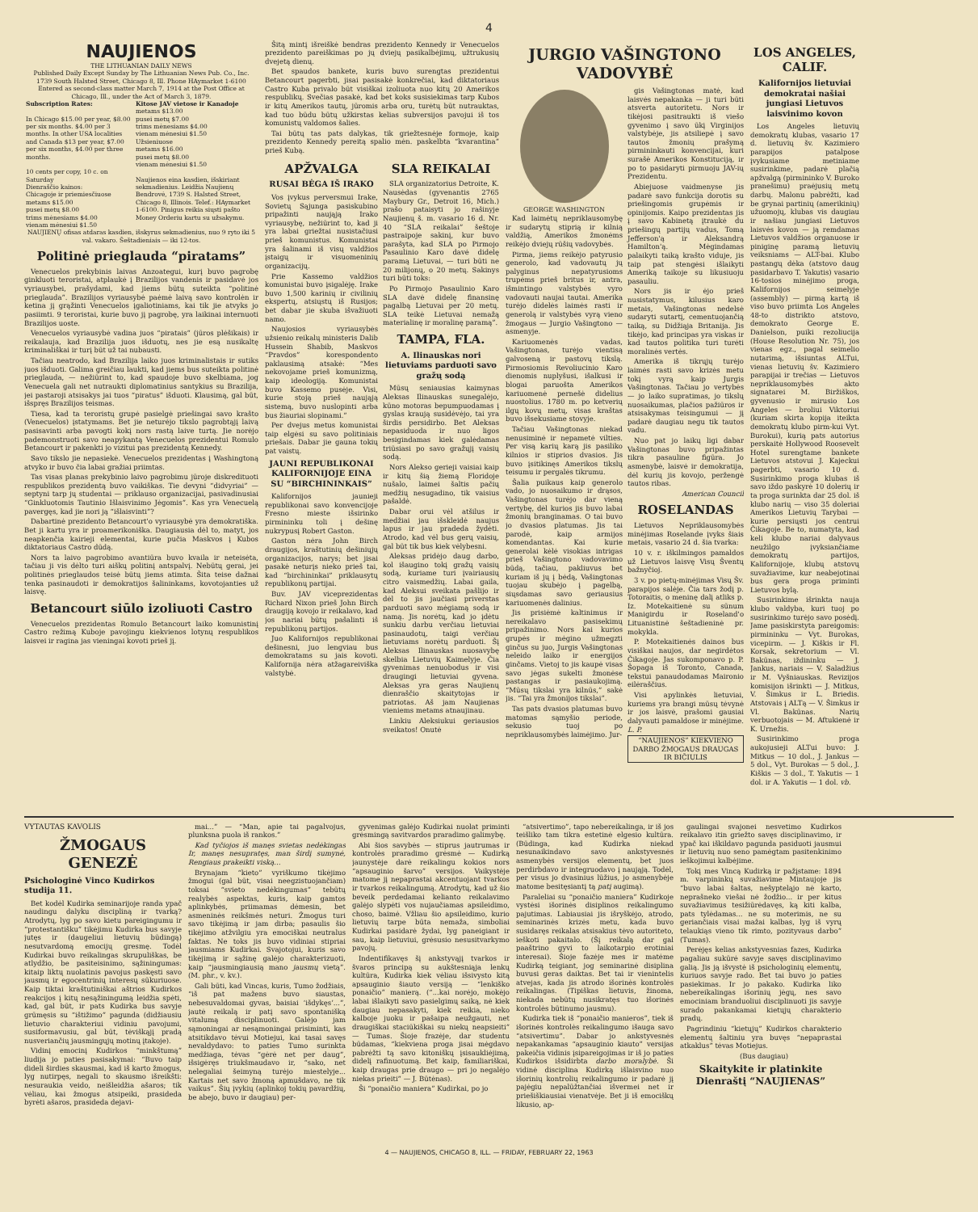4
NAUJIENOS
THE LITHUANIAN DAILY NEWS
Published Daily Except Sunday by The Lithuanian News Pub. Co., Inc.
1739 South Halsted Street, Chicago 8, Ill. Phone HAymarket 1-6100
Entered as second-class matter March 7, 1914 at the Post Office at Chicago, Ill., under the Act of March 3, 1879.
| Subscription Rates: | Kitose JAV vietose ir Kanadoje |
| --- | --- |
| In Chicago $15.00 per year, $8.00 per six months. $4.00 per 3 months. In other USA localities and Canada $13 per year, $7.00 per six months, $4.00 per three months. | metams $13.00 pusei metų $7.00 trims mėnesiams $4.00 vienam mėnesiui $1.50 Užsieniuose metams $16.00 pusei metų $8.00 vienam mėnesiui $1.50 |
| 10 cents per copy, 10 c. on Saturday Dienraščio kainos: Chicagoje ir priemiesčiuose metams $15.00 pusei metų $8.00 trims mėnesiams $4.00 vienam mėnesiui $1.50 | Naujienos eina kasdien, išskiriant sekmadienius. Leidžia Naujienų Bendrovė, 1739 S. Halsted Street, Chicago 8, Illinois. Telef.: HAymarket 1-6100. Pinigus reikia siųsti pašto Money Orderiu kartu su užsakymu. |
NAUJIENŲ ofisas atdaras kasdien, išskyrus sekmadienius, nuo 9 ryto iki 5 val. vakaro. Šeštadieniais — iki 12-tos.
Politinė prieglauda “piratams”
Venecuelos prekybinis laivas Anzoategui, kurį buvo pagrobę ginkluoti teroristai, atplaukė į Brazilijos vandenis ir pasidavė jos vyriausybei, prašydami, kad jiems būtų suteikta “politinė prieglauda”. Brazilijos vyriausybė paėmė laivą savo kontrolėn ir ketina jį grąžinti Venecuelos įgaliotiniams, kai tik jie atvyks jo pasiimti. 9 teroristai, kurie buvo jį pagrobę, yra laikinai internuoti Brazilijos uoste.
Venecuelos vyriausybė vadina juos “piratais” (jūros plėšikais) ir reikalauja, kad Brazilija juos išduotų, nes jie esą nusikaltę kriminališkai ir turį būt už tai nubausti.
Tačiau neatrodo, kad Brazilija laiko juos kriminalistais ir sutiks juos išduoti. Galima greičiau laukti, kad jiems bus suteikta politinė prieglauda, — nežiūrint to, kad spaudoje buvo skelbiama, jog Venecuela gali net nutraukti diplomatinius santykius su Brazilija, jei pastaroji atsisakys jai tuos “piratus” išduoti. Klausimą, gal būt, išspręs Brazilijos teismas.
Tiesa, kad ta teroristų grupė pasielgė priešingai savo krašto (Venecuelos) įstatymams. Bet jie neturėjo tikslo pagrobtąjį laivą pasisavinti arba pavogti kokį nors rastą laive turtą. Jie norėjo pademonstruoti savo neapykantą Venecuelos prezidentui Romulo Betancourt ir pakenkti jo vizitui pas prezidentą Kennedy.
Savo tikslo jie nepasiekė. Venecuelos prezidentas į Washingtoną atvyko ir buvo čia labai gražiai priimtas.
Tas visas planas prekybinio laivo pagrobimu jūroje diskredituoti respublikos prezidentą buvo vaikiškas. Tie devyni “didvyriai” — septyni tarp jų studentai — priklauso organizacijai, pasivadinusiai “Ginkluotomis Tautinio Išlaisvinimo Jėgomis”. Kas yra Venecuelą pavergęs, kad jie nori ją “išlaisvinti”?
Dabartinė prezidento Betancourt'o vyriausybė yra demokratiška. Bet ji kartu yra ir proamerikoniška. Daugiausia dėl to, matyt, jos neapkenčia kairieji elementai, kurie pučia Maskvos į Kubos diktatoriaus Castro dūdą.
Nors ta laivo pagrobimo avantiūra buvo kvaila ir neteisėta, tačiau ji vis dėlto turi aiškų politinį antspalvį. Nebūtų gerai, jei politinės prieglaudos teisė būtų jiems atimta. Šita teise dažnai tenka pasinaudoti ir demokratijos šalininkams, kovotojanties už laisvę.
Betancourt siūlo izoliuoti Castro
Venecuelos prezidentas Romulo Betancourt laiko komunistinį Castro režimą Kuboje pavojingu kiekvienos lotynų respublikos laisvei ir ragina jas vieningai kovoti prieš jį.
Šitą mintį išreiškė bendras prezidento Kennedy ir Venecuelos prezidento pareiškimas po jų dviejų pasikalbėjimų, užtrukusių dvejetą dienų.
Bet spaudos bankete, kuris buvo surengtas prezidentui Betancourt pagerbti, jisai pasisakė konkrečiai, kad diktatoriaus Castro Kuba privalo būt visiškai izoliuota nuo kitų 20 Amerikos respublikų. Svečias pasakė, kad bet koks susisiekimas tarp Kubos ir kitų Amerikos tautų, jūromis arba oru, turėtų būt nutrauktas, kad tuo būdu būtų užkirstas kelias subversijos pavojui iš tos komunistų valdomos šalies.
Tai būtų tas pats dalykas, tik griežtesnėje formoje, kaip prezidento Kennedy pereitą spalio mėn. paskelbta “kvarantina” prieš Kubą.
APŽVALGA
RUSAI BĖGA IŠ IRAKO
Vos įvykus perversmui Irake, Sovietų Sąjunga pasiskubino pripažinti naująją Irako vyriausybę, nežiūrint to, kad ji yra labai griežtai nusistačiusi prieš komunistus. Komunistai yra šalinami iš visų valdžios įstaigų ir visuomeninių organizacijų.
Prie Kassemo valdžios komunistai buvo įsigalėję. Irake buvo 1,500 karinių ir civilinių ekspertų, atsiųstų iš Rusijos; bet dabar jie skuba išvažiuoti namo.
Naujosios vyriausybės užsienio reikalų ministeris Dalib Hussein Shabib, Maskvos “Pravdos” korespondento paklausimą atsakė: “Mes nekovojame prieš komunizmą, kaip ideologiją. Komunistai buvo Kassemo pusėje. Visi, kurie stoją prieš naująją sistemą, buvo nuslopinti arba bus žiauriai slopinami.”
Per dvejus metus komunistai taip elgėsi su savo politiniais priešais. Dabar jie gauna tokių pat vaistų.
JAUNI REPUBLIKONAI KALIFORNIJOJE EINA SU “BIRCHININKAIS”
Kalifornijos jaunieji republikonai savo konvencijoje Fresno mieste išsirinko pirmininku toli į dešinę nukrypusį Robert Gaston.
Gaston nėra John Birch draugijos, kraštutinių dešiniųjų organizacijos, narys; bet jisai pasakė neturįs nieko prieš tai, kad “birchininkai” priklausytų republikonų partijai.
Buv. JAV viceprezidentas Richard Nixon prieš John Birch draugiją kovojo ir reikalavo, kad jos nariai būtų pašalinti iš republikonų partijos.
Juo Kalifornijos republikonai dešinesni, juo lengviau bus demokratams su jais kovoti. Kalifornija nėra atžagareiviška valstybė.
SLA REIKALAI
SLA organizatorius Detroite, K. Nausėdas (gyvenantis 2765 Maybury Gr., Detroit 16, Mich.) prašo pataisyti jo rašinyje Naujienų š. m. vasario 16 d. Nr. 40 “SLA reikalai” šeštoje pastraipoje sakinį, kur buvo parašyta, kad SLA po Pirmojo Pasaulinio Karo davė didelę paramą Lietuvai, — turi būti ne 20 milijonų, o 20 metų. Sakinys turi būti toks:
Po Pirmojo Pasaulinio Karo SLA davė didelę finansinę pagalbą Lietuvai per 20 metų. SLA teikė Lietuvai nemažą materialinę ir moralinę paramą”.
TAMPA, FLA.
A. Ilinauskas nori lietuviams parduoti savo gražų sodą
Mūsų seniausias kaimynas Aleksas Ilinauskas sunegalėjo, kūno motoras bepumpuodamas į gyslas kraują susidėvėjo, tai yra širdis persidirbo. Bet Aleksas nepasiduoda ir nuo ligos besigindamas kiek galėdamas triūsiasi po savo gražųjį vaisių sodą.
Nors Alekso gerieji vaisiai kaip ir kitų šią žiemą Floridoje nušalo, laimei šaltis pačių medžių nesugadino, tik vaisius pašaldė.
Dabar orui vėl atšilus ir medžiai jau išskleidė naujus lapus ir jau pradeda žydėti. Atrodo, kad vėl bus gerų vaisių, gal būt tik bus kiek vėlybesni.
Aleksas pridėjo daug darbo, kol išaugino tokį gražų vaisių sodą, kuriame turi įvairiausių citro vaismedžių. Labai gaila, kad Aleksui sveikata pašlijo ir dėl to jis jaučiasi priverstas parduoti savo mėgiamą sodą ir namą. Jis norėtų, kad jo įdėtu sunkiu darbu verčiau lietuviai pasinaudotų, taigi verčiau lietuviams norėtų parduoti. Šį Aleksas Ilinauskas nuosavybę skelbia Lietuvių Kaimelyje. Čia gyvenimas nenuobodus ir visi draugingi lietuviai gyvena. Aleksas yra geras Naujienų dienraščio skaitytojas ir patriotas. Aš jam Naujienas vieniems metams atnaujinau.
Linkiu Aleksiukui geriausios sveikatos! Onutė
JURGIO VAŠINGTONO VADOVYBĖ
GEORGE WASHINGTON
Kad laimėtų nepriklausomybę ir sudarytų stiprią ir kilnią valdžią, Amerikos žmonėms reikėjo dviejų rūšių vadovybės.
Pirma, jiems reikėjo patyrusio generolo, kad vadovautų jų palyginus nepatyrusioms trupėms prieš britus ir, antra, išmintingo valstybės vyro vadovauti naujai tautai. Amerika turėjo didelės laimės rasti ir generolą ir valstybės vyrą vieno žmogaus — Jurgio Vašingtono — asmenyje.
Kariuomenės vadas, Vašingtonas, turėjo vientisą galvoseną ir pastovų tikslą. Pirmosiomis Revoliucinio Karo dienomis nuplyšusi, išalkusi ir blogai paruošta Amerikos kariuomenė pernešė didelius nuostolius. 1780 m. po ketverių ilgų kovų metų, visas kraštas buvo išsekusiame stovyje.
Tačiau Vašingtonas niekad nenusiminė ir nepametė vilties. Per visą karių karą jis pasiliko kilnios ir stiprios dvasios. Jis buvo įsitikinęs Amerikos tikslų teisumu ir pergalės tikrumu.
Šalia puikaus kaip generolo vado, jo nuosaikumo ir drąsos, Vašingtonas turėjo dar vieną vertybę, dėl kurios jis buvo labai žmonių branginamas. O tai buvo jo dvasios platumas. Jis tai parodė, kaip armijos komendantas. Kai kurie generolai kėlė visokias intrigas prieš Vašingtono vadovavimo būdą, tačiau, pakliuvus bet kuriam iš jų į bėdą, Vašingtonas tuojau skubėjo į pagelbą, siųsdamas savo geriausius kariuomenės dalinius.
Jis prisiėmė kaltinimus ir nereikalavo pasisekimų pripažinimo. Nors kai kurios grupės ir mėgino užmegzti ginčus su juo, Jurgis Vašingtonas neleido laiko ir energijos ginčams. Vietoj to jis kaupė visas savo jėgas sukelti žmonėse pastangas ir pasiaukojimą. “Mūsų tikslai yra kilnūs,” sakė jis. “Tai yra žmonijos tikslai”.
Tas pats dvasios platumas buvo matomas sąmyšio periode, sekusio tuoj po nepriklausomybės laimėjimo. Jur-
gis Vašingtonas matė, kad laisvės nepakanka — ji turi būti atsverta autoritetu. Nors ir tikėjosi pasitraukti iš viešo gyvenimo į savo ūkį Virginijos valstybėje, jis atsiliepė į savo tautos žmonių prašymą pirmininkauti konvencijai, kuri surašė Amerikos Konstituciją, ir po to pasidaryti pirmuoju JAV-ių Prezidentu.
Abiejuose vaidmenyse jis padarė savo funkcija dorotis su priešingomis grupėmis ir opinijomis. Kaipo prezidentas jis į savo Kabinetą įtraukė du priešingų partijų vadus, Tomą Jefferson'ą ir Aleksandrą Hamilton'ą. Mėgindamas palaikyti taiką krašto viduje, jis taip pat stengėsi išlaikyti Ameriką taikoje su likusiuoju pasauliu.
Nors jis ir ėjo prieš nusistatymus, kilusius karo metais, Vašingtonas nedelsė sudaryti sutartį, cementuojančią taiką, su Didžiąja Britanija. Jis tikėjo, kad principas yra viskas ir kad tautos politika turi turėti moralinės vertės.
Amerika iš tikrųjų turėjo laimės rasti savo krizės metu tokį vyrą kaip Jurgis Vašingtonas. Tačiau jo vertybės — jo laiko supratimas, jo tikslų nuosaikumas, plačios pažiūros ir atsisakymas teisingumui — jį padarė daugiau negu tik tautos vadu.
Nuo pat jo laikų ligi dabar Vašingtonas buvo pripažintas tikra pasauline figūra. Jo asmenybė, laisvė ir demokratija, dėl kurių jis kovojo, peržengė tautos ribas.
American Council
ROSELANDAS
Lietuvos Nepriklausomybės minėjimas Roselande įvyks šiais metais, vasario 24 d. šia tvarka:
10 v. r. iškilmingos pamaldos už Lietuvos laisvę Visų Šventų bažnyčioj.
3 v. po pietų-minėjimas Visų Šv. parapijos salėje. Čia tars žodį p. Totoraitis, o meninę dalį atliks p. Iz. Motekaitienė su sūnum Manigirdu ir Roseland'o Lituanistinė šeštadieninė pr. mokykla.
P. Motekaitienės dainos bus visiškai naujos, dar negirdėtos Čikagoje. Jas sukomponavo p. P. Šopaga iš Toronto, Canada, tekstui panaudodamas Maironio eilėraščius.
Visi apylinkės lietuviai, kuriems yra brangi mūsų tėvynė ir jos laisvė, prašomi gausiai dalyvauti pamaldose ir minėjime. L. P.
“NAUJIENOS” KIEKVIENO DARBO ŽMOGAUS DRAUGAS IR BIČIULIS
LOS ANGELES, CALIF.
Kalifornijos lietuviai demokratai našiai jungiasi Lietuvos laisvinimo kovon
Los Angeles lietuvių demokratų klubas, vasario 17 d. lietuvių šv. Kazimiero parapijos patalpose įvykusiame metiniame susirinkime, padarė plačią apžvalgą (pirmininko V. Buroko pranešimu) praėjusių metų darbų. Malonu pabrėžti, kad be grynai partinių (amerikinių) užuomojų, klubas vis daugiau ir našiau jungiasi Lietuvos laisvės kovon — ją remdamas Lietuvos valdžios organuose ir piniginę paramą lietuvių veiksniams — ALT-bai. Klubo pastangų dėka (atstovo daug pasidarbavo T. Yakutis) vasario 16-tosios minėjimo proga, Kalifornijos seimelyje (assembly) — pirmą kartą iš viso buvo priimta Los Angeles 48-to distrikto atstovo, demokrato George E. Danielson, puiki rezoliucija (House Resolution Nr. 75), jos vienas egz., pagal seimelio nutarimą, išsiuntas ALTui, vienas lietuvių šv. Kazimiero parapijai ir trečias — Lietuvos nepriklausomybės akto signatarei M. Biržiškos, gyvenusio ir mirusio Los Angeles — broliui Viktoriui (kuriam skirta kopija iteikta demokratų klubo pirm-kui Vyt. Burokui), kurią pats autorius perskaitė Hollywood Roosevelt Hotel surengtame bankete Lietuvos atstovui J. Kajeckui pagerbti, vasario 10 d. Susirinkimo proga klubas iš savo iždo paskyrė 10 dolerių ir ta proga surinkta dar 25 dol. iš klubo narių — viso 35 doleriai Amerikos Lietuvių Tarybai — kurie persiųsti jos centrui Čikagoje. Be to, numatyta, kad keli klubo nariai dalyvaus neužilgo įvyksiančiame demokratų partijos, Kalifornijoje, klubų atstovų suvažiavime, kur neabejotinai bus gera proga priminti Lietuvos bylą.
Susirinkime išrinkta nauja klubo valdyba, kuri tuoj po susirinkimo turėjo savo posėdį. Jame pasiskirstyta pareigomis: pirmininku — Vyt. Burokas, vicepirm. — J. Kiškis ir Fl. Korsak, sekretorium — Vl. Bakūnas, iždininku — J. Jankus, nariais — V. Saladžius ir M. Vyšniauskas. Revizijos komisijon išrinkti — J. Mitkus, V. Šimkus ir L. Briedis. Atstovais į ALTą — V. Šimkus ir Vl. Bakūnas. Narių verbuotojais — M. Aftukienė ir K. Urnežis.
Susirinkimo proga aukojusieji ALTui buvo: J. Mitkus — 10 dol., J. Jankus — 5 dol., Vyt. Burokas — 5 dol., J. Kiškis — 3 dol., T. Yakutis — 1 dol. ir A. Yakutis — 1 dol. vb.
VYTAUTAS KAVOLIS
ŽMOGAUS GENEZĖ
Psichologinė Vinco Kudirkos studija 11.
Bet kodėl Kudirka seminarijoje randa ypač naudingu dalyku discipliną ir tvarką? Atrodytų, lyg po savo kietu pareigingumu ir “protestantišku” tikėjimu Kudirka bus savyje jutęs ir (daugeliui lietuvių būdingą) nesutvardomą emocijų gresmę. Todėl Kudirkai buvo reikalingas skrupuliškas, be atlydžio, be pasiteisinimo, sąžiningumas: kitaip liktų nuolatinis pavojus paskęsti savo jausmų ir egocentrinių interesų sūkuriuose. Kaip tiktai kraštutiniškai aštrios Kudirkos reakcijos į kitų nesąžiningumą leidžia spėti, kad, gal būt, ir pats Kudirka bus savyje grūmęsis su “ištižimo” pagunda (didžiausiu lietuvio charakteriui vidiniu pavojumi, susiformavusiu, gal būt, tėviškąjį pradą nusveriančių jausmingųjų motinų įtakoje).
Vidinį emocinį Kudirkos “minkštumą” liudija jo paties pasisakymai: “Buvo taip dideli širdies skausmai, kad iš karto žmogus, lyg nutirpęs, negali to skausmo išreikšti: nesuraukia veido, neišleidžia ašaros; tik vėliau, kai žmogus atsipeiki, prasideda byrėti ašaros, prasideda dejavi-
mai...” — “Man, apie tai pagalvojus, plunksna puola iš rankos.”
Kad tyčiojos iš manęs svietas nedėkingas Ir, manęs nesupratęs, man širdį sumynė, Rengiaus prakeikti viską...
Brynajam “kieto” vyriškumo tikėjimo žmogui (gal būt, visai neegzistuojančiam) toksai “svieto nedėkingumas” tebūtų realybės aspektas, kuris, kaip gamtos aplinkybės, priimamas dėmesin, bet asmeninės reikšmės neturi. Žmogus turi savo tikėjimą ir jam dirba; pasaulis šio tikėjimo atžvilgiu yra emociškai neutralus faktas. Ne toks jis buvo vidiniai stipriai jausmiams Kudirkai. Svajotojui, kuris savo tikėjimą ir sąžinę galėjo charakterizuoti, kaip “jausmingiausią mano jausmų vietą”. (M. phr., v. kv.).
Gali būti, kad Vincas, kuris, Tumo žodžiais, “iš pat mažens buvo siaustas, nebesuvaldomai gyvas, baisiai ‘išdykęs’...”, jautė reikalą ir patį savo spontanišką vitalumą disciplinuoti. Galėjo jam sąmoningai ar nesąmoningai prisiminti, kas atsitikdavo tėvui Motiejui, kai tasai savęs nevaldydavo: to paties Tumo surinkta medžiaga, tėvas “gėrė net per daug”, išsigėręs triukšmaudavo ir, “sako, net nelegaliai šeimyną turėjo miestelyje... Kartais net savo žmoną apmušdavo, ne tik vaikus”. Šių įvykių (aplinkoj tokių pavardžių, be abejo, buvo ir daugiau) per-
gyvenimas galėjo Kudirkai nuolat priminti grėsmingą savitvardos praradimo galimybę.
Abi šios savybės — stiprus jautrumas ir kontrolės praradimo grėsmė — Kudirką jaunystėje darė reikalingu kokios nors “apsauginio šarvo” versijos. Vaikystėje matome jį nepaprastai akcentuojant tvarkos ir tvarkos reikalingumą. Atrodytų, kad už šio beveik perdedamai kelianto reikalavimo galėjo slypėti vos nujaučiamas apsileidimo, choso, baimė. Vžliau šio apsileidimo, kurio lietuvių tarpe būta nemaža, simboliai Kudirkai pasidarė žydai, lyg paneigiant ir sau, kaip lietuviui, grėsusio nesusitvarkymo pavojų.
Indentifikavęs šį ankstyvąjį tvarkos ir švaros principą su aukštesniąja lenkų kultūra, Kudirka kiek vėliau išsivysto kitą apsauginio šiauto versiją — “lenkiško ponaičio” manierą. (“...kai norėjo, mokėjo labai išlaikyti savo pasielgimų saiką, nė kiek daugiau nepasakyti, kiek reikia, nieko kalboje juoku ir pašaipa neužgauti, net draugiškai staciūkiškai su niekų neapsieiti” — Tumas. Šioje frazėje, dar studentu būdamas, “kiekviena proga jisai mėgdavo pabrėžti tą savo kitoniškų įsisaukliėjimą, didelį rafinuotumą. Bet kaip, familiariškai, kaip draugas prie draugo — pri jo negalėjo niekas prieiti” — J. Būtėnas).
Ši “ponaičio maniera” Kudirkai, po jo
“atsivertimo”, tapo nebereikalinga, ir iš jos teišliko tam tikra estetinė elgesio kultūra. (Būdinga, kad Kudirka niekad nesunaikindavo savo ankstyvesnės asmenybės versijos elementų, bet juos perdirbdavo ir integruodavo į naująją. Todėl, per visus jo dvasinius lūžius, jo asmenybėje matome besitęsiantį tą patį augimą).
Paraleliai su “ponaičio maniera” Kudirkoje vystėsi išorinės disiplinos reikalingumo pajutimas. Labiausiai jis išryškėjo, atrodo, seminarinės krizės metu, kada buvo susidaręs reikalas atsisakius tėvo autoriteto, ieškoti pakaitalo. (Šį reikalą dar gal paaštrino gyvi to laikotarpio erotiniai interesai). Šioje fazėje mes ir matėme Kudirką teigiant, jog seminarinė disiplina buvusi geras daiktas. Bet tai ir vienintelis atvejas, kada jis atrodo išorinės kontrolės reikalingas. (Tipiškas lietuvis, žinoma, niekada nebūtų nusikratęs tuo išorinės kontrolės būtinumo jausmu).
Kudirka tiek iš “ponaičio manieros”, tiek iš išorinės kontrolės reikalingumo išauga savo “atsivertimu”. Dabar jo ankstyvesnės nepakankamas “apsauginio kiauto” versijas pakeičia vidinis įsipareigojimas ir iš jo paties Kudirkos išsidirbta darbo moralybė. Ši vidinė disciplina Kudirką išlaisvino nuo išorinių kontrolių reikalingumo ir padarė jį pajėgiu nepalūžtančiai išvermei net ir priešiškiausiai vienatvėje. Bet ji iš emociškų likusio, ap-
gaulingai svajonei nesvetimo Kudirkos reikalavo itin griežto savęs disciplinavimo, ir ypač kai iškildavo pagunda pasiduoti jausmui ir lietuvių nuo seno pamėgtam pasitenkinimo ieškojimui kalbėjime.
Tokį mes Vincą Kudirką ir pažįstame: 1894 m. varpininkų suvažiavime Mintaujoje jis “buvo labai šaltas, nešypteląjo nė karto, neprašneko viešai nė žodžio... ir per kitus suvažiavimus tesižiūrėdavęs, ką kiti kalba, pats tylėdamas... ne su moterimis, ne su geriančiais visai mažai kalbas, lyg iš vyrų telaukiąs vieno tik rimto, pozityvaus darbo” (Tumas).
Perėjęs kelias ankstyvesnias fazes, Kudirka pagaliau sukūrė savyje savęs disciplinavimo galią. Jis ją išvystė iš psichologinių elementų, kuriuos savyje rado. Bet tai buvo jo paties pasiekimas. Ir jo pakako. Kudirka liko nebereikalingas išorinių jėgų, nes savo emociniam branduoliui disciplinuoti jis savyje surado pakankamai kietųjų charakterio pradų.
Pagrindiniu “kietųjų” Kudirkos charakterio elementų šaltiniu yra buvęs “nepaprastai atkaklus” tėvas Motiejus.
(Bus daugiau)
Skaitykite ir platinkite Dienraštį “NAUJIENAS”
4 — NAUJIENOS, CHICAGO 8, ILL. — FRIDAY, FEBRUARY 22, 1963